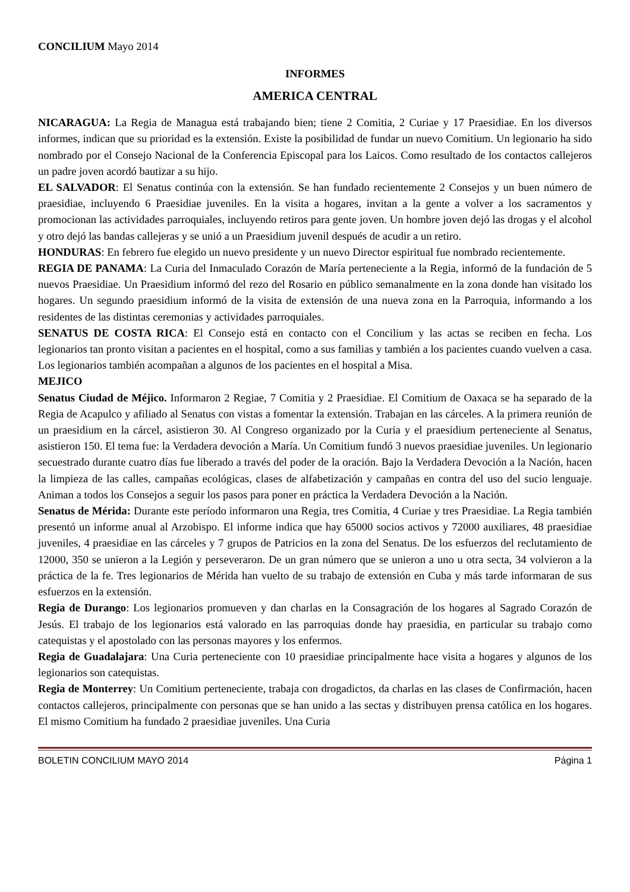CONCILIUM Mayo 2014
INFORMES
AMERICA CENTRAL
NICARAGUA: La Regia de Managua está trabajando bien; tiene 2 Comitia, 2 Curiae y 17 Praesidiae. En los diversos informes, indican que su prioridad es la extensión. Existe la posibilidad de fundar un nuevo Comitium. Un legionario ha sido nombrado por el Consejo Nacional de la Conferencia Episcopal para los Laicos. Como resultado de los contactos callejeros un padre joven acordó bautizar a su hijo.
EL SALVADOR: El Senatus continúa con la extensión. Se han fundado recientemente 2 Consejos y un buen número de praesidiae, incluyendo 6 Praesidiae juveniles. En la visita a hogares, invitan a la gente a volver a los sacramentos y promocionan las actividades parroquiales, incluyendo retiros para gente joven. Un hombre joven dejó las drogas y el alcohol y otro dejó las bandas callejeras y se unió a un Praesidium juvenil después de acudir a un retiro.
HONDURAS: En febrero fue elegido un nuevo presidente y un nuevo Director espiritual fue nombrado recientemente.
REGIA DE PANAMA: La Curia del Inmaculado Corazón de María perteneciente a la Regia, informó de la fundación de 5 nuevos Praesidiae. Un Praesidium informó del rezo del Rosario en público semanalmente en la zona donde han visitado los hogares. Un segundo praesidium informó de la visita de extensión de una nueva zona en la Parroquia, informando a los residentes de las distintas ceremonias y actividades parroquiales.
SENATUS DE COSTA RICA: El Consejo está en contacto con el Concilium y las actas se reciben en fecha. Los legionarios tan pronto visitan a pacientes en el hospital, como a sus familias y también a los pacientes cuando vuelven a casa. Los legionarios también acompañan a algunos de los pacientes en el hospital a Misa.
MEJICO
Senatus Ciudad de Méjico. Informaron 2 Regiae, 7 Comitia y 2 Praesidiae. El Comitium de Oaxaca se ha separado de la Regia de Acapulco y afiliado al Senatus con vistas a fomentar la extensión. Trabajan en las cárceles. A la primera reunión de un praesidium en la cárcel, asistieron 30. Al Congreso organizado por la Curia y el praesidium perteneciente al Senatus, asistieron 150. El tema fue: la Verdadera devoción a María. Un Comitium fundó 3 nuevos praesidiae juveniles. Un legionario secuestrado durante cuatro días fue liberado a través del poder de la oración. Bajo la Verdadera Devoción a la Nación, hacen la limpieza de las calles, campañas ecológicas, clases de alfabetización y campañas en contra del uso del sucio lenguaje. Animan a todos los Consejos a seguir los pasos para poner en práctica la Verdadera Devoción a la Nación.
Senatus de Mérida: Durante este período informaron una Regia, tres Comitia, 4 Curiae y tres Praesidiae. La Regia también presentó un informe anual al Arzobispo. El informe indica que hay 65000 socios activos y 72000 auxiliares, 48 praesidiae juveniles, 4 praesidiae en las cárceles y 7 grupos de Patricios en la zona del Senatus. De los esfuerzos del reclutamiento de 12000, 350 se unieron a la Legión y perseveraron. De un gran número que se unieron a uno u otra secta, 34 volvieron a la práctica de la fe. Tres legionarios de Mérida han vuelto de su trabajo de extensión en Cuba y más tarde informaran de sus esfuerzos en la extensión.
Regia de Durango: Los legionarios promueven y dan charlas en la Consagración de los hogares al Sagrado Corazón de Jesús. El trabajo de los legionarios está valorado en las parroquias donde hay praesidia, en particular su trabajo como catequistas y el apostolado con las personas mayores y los enfermos.
Regia de Guadalajara: Una Curia perteneciente con 10 praesidiae principalmente hace visita a hogares y algunos de los legionarios son catequistas.
Regia de Monterrey: Un Comitium perteneciente, trabaja con drogadictos, da charlas en las clases de Confirmación, hacen contactos callejeros, principalmente con personas que se han unido a las sectas y distribuyen prensa católica en los hogares. El mismo Comitium ha fundado 2 praesidiae juveniles. Una Curia
BOLETIN CONCILIUM MAYO 2014 Página 1